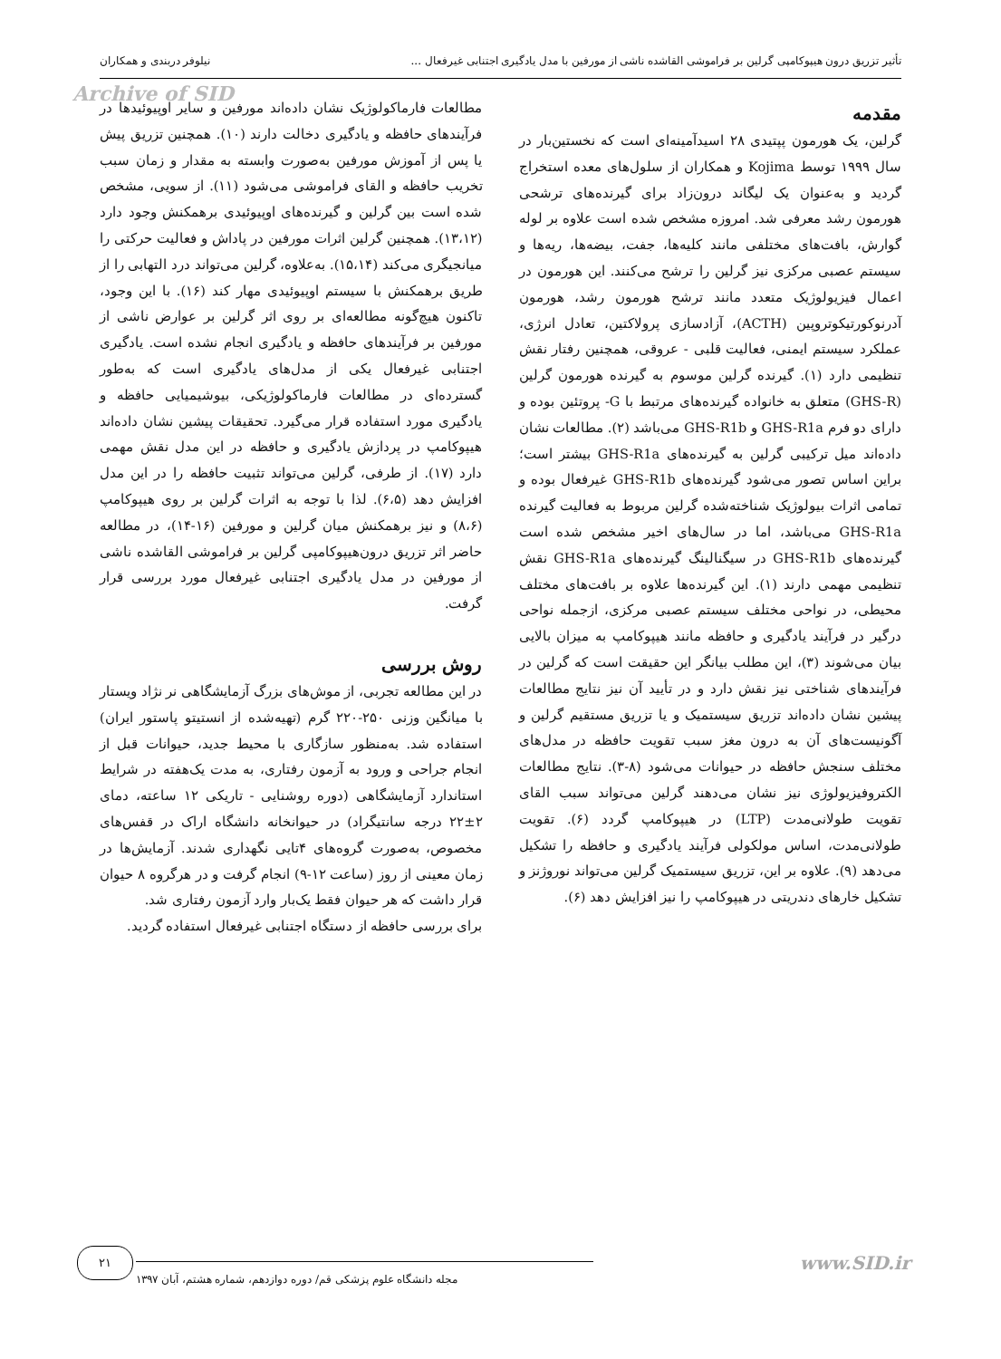تأثیر تزریق درون هیپوکامپی گرلین بر فراموشی القاشده ناشی از مورفین با مدل یادگیری اجتنابی غیرفعال ... نیلوفر دربندی و همکاران
Archive of SID
مقدمه
گرلین، یک هورمون پپتیدی ۲۸ اسیدآمینه‌ای است که نخستین‌بار در سال ۱۹۹۹ توسط Kojima و همکاران از سلول‌های معده استخراج گردید و به‌عنوان یک لیگاند درون‌زاد برای گیرنده‌های ترشحی هورمون رشد معرفی شد. امروزه مشخص شده است علاوه بر لوله گوارش، بافت‌های مختلفی مانند کلیه‌ها، جفت، بیضه‌ها، ریه‌ها و سیستم عصبی مرکزی نیز گرلین را ترشح می‌کنند. این هورمون در اعمال فیزیولوژیک متعدد مانند ترشح هورمون رشد، هورمون آدرنوکورتیکوتروپین (ACTH)، آزادسازی پرولاکتین، تعادل انرژی، عملکرد سیستم ایمنی، فعالیت قلبی - عروقی، همچنین رفتار نقش تنظیمی دارد (۱). گیرنده گرلین موسوم به گیرنده هورمون گرلین (GHS-R) متعلق به خانواده گیرنده‌های مرتبط با G- پروتئین بوده و دارای دو فرم GHS-R1a و GHS-R1b می‌باشد (۲). مطالعات نشان داده‌اند میل ترکیبی گرلین به گیرنده‌های GHS-R1a بیشتر است؛ براین اساس تصور می‌شود گیرنده‌های GHS-R1b غیرفعال بوده و تمامی اثرات بیولوژیک شناخته‌شده گرلین مربوط به فعالیت گیرنده GHS-R1a می‌باشد، اما در سال‌های اخیر مشخص شده است گیرنده‌های GHS-R1b در سیگنالینگ گیرنده‌های GHS-R1a نقش تنظیمی مهمی دارند (۱). این گیرنده‌ها علاوه بر بافت‌های مختلف محیطی، در نواحی مختلف سیستم عصبی مرکزی، ازجمله نواحی درگیر در فرآیند یادگیری و حافظه مانند هیپوکامپ به میزان بالایی بیان می‌شوند (۳)، این مطلب بیانگر این حقیقت است که گرلین در فرآیندهای شناختی نیز نقش دارد و در تأیید آن نیز نتایج مطالعات پیشین نشان داده‌اند تزریق سیستمیک و یا تزریق مستقیم گرلین و آگونیست‌های آن به درون مغز سبب تقویت حافظه در مدل‌های مختلف سنجش حافظه در حیوانات می‌شود (۸-۳). نتایج مطالعات الکتروفیزیولوژی نیز نشان می‌دهند گرلین می‌تواند سبب القای تقویت طولانی‌مدت (LTP) در هیپوکامپ گردد (۶). تقویت طولانی‌مدت، اساس مولکولی فرآیند یادگیری و حافظه را تشکیل می‌دهد (۹). علاوه بر این، تزریق سیستمیک گرلین می‌تواند نوروژنز و تشکیل خارهای دندریتی در هیپوکامپ را نیز افزایش دهد (۶).
مطالعات فارماکولوژیک نشان داده‌اند مورفین و سایر اوپیوئیدها در فرآیندهای حافظه و یادگیری دخالت دارند (۱۰). همچنین تزریق پیش یا پس از آموزش مورفین به‌صورت وابسته به مقدار و زمان سبب تخریب حافظه و القای فراموشی می‌شود (۱۱). از سویی، مشخص شده است بین گرلین و گیرنده‌های اوپیوئیدی برهمکنش وجود دارد (۱۳،۱۲). همچنین گرلین اثرات مورفین در پاداش و فعالیت حرکتی را میانجیگری می‌کند (۱۵،۱۴). به‌علاوه، گرلین می‌تواند درد التهابی را از طریق برهمکنش با سیستم اوپیوئیدی مهار کند (۱۶). با این وجود، تاکنون هیچ‌گونه مطالعه‌ای بر روی اثر گرلین بر عوارض ناشی از مورفین بر فرآیندهای حافظه و یادگیری انجام نشده است. یادگیری اجتنابی غیرفعال یکی از مدل‌های یادگیری است که به‌طور گسترده‌ای در مطالعات فارماکولوژیکی، بیوشیمیایی حافظه و یادگیری مورد استفاده قرار می‌گیرد. تحقیقات پیشین نشان داده‌اند هیپوکامپ در پردازش یادگیری و حافظه در این مدل نقش مهمی دارد (۱۷). از طرفی، گرلین می‌تواند تثبیت حافظه را در این مدل افزایش دهد (۶،۵). لذا با توجه به اثرات گرلین بر روی هیپوکامپ (۸،۶) و نیز برهمکنش میان گرلین و مورفین (۱۶-۱۴)، در مطالعه حاضر اثر تزریق درون‌هیپوکامپی گرلین بر فراموشی القاشده ناشی از مورفین در مدل یادگیری اجتنابی غیرفعال مورد بررسی قرار گرفت.
روش بررسی
در این مطالعه تجربی، از موش‌های بزرگ آزمایشگاهی نر نژاد ویستار با میانگین وزنی ۲۵۰-۲۲۰ گرم (تهیه‌شده از انستیتو پاستور ایران) استفاده شد. به‌منظور سازگاری با محیط جدید، حیوانات قبل از انجام جراحی و ورود به آزمون رفتاری، به مدت یک‌هفته در شرایط استاندارد آزمایشگاهی (دوره روشنایی - تاریکی ۱۲ ساعته، دمای ۲±۲۲ درجه سانتیگراد) در حیوانخانه دانشگاه اراک در قفس‌های مخصوص، به‌صورت گروه‌های ۴تایی نگهداری شدند. آزمایش‌ها در زمان معینی از روز (ساعت ۱۲-۹) انجام گرفت و در هرگروه ۸ حیوان قرار داشت که هر حیوان فقط یک‌بار وارد آزمون رفتاری شد.
برای بررسی حافظه از دستگاه اجتنابی غیرفعال استفاده گردید.
www.SID.ir ۲۱
مجله دانشگاه علوم پزشکی قم/ دوره دوازدهم، شماره هشتم، آبان ۱۳۹۷